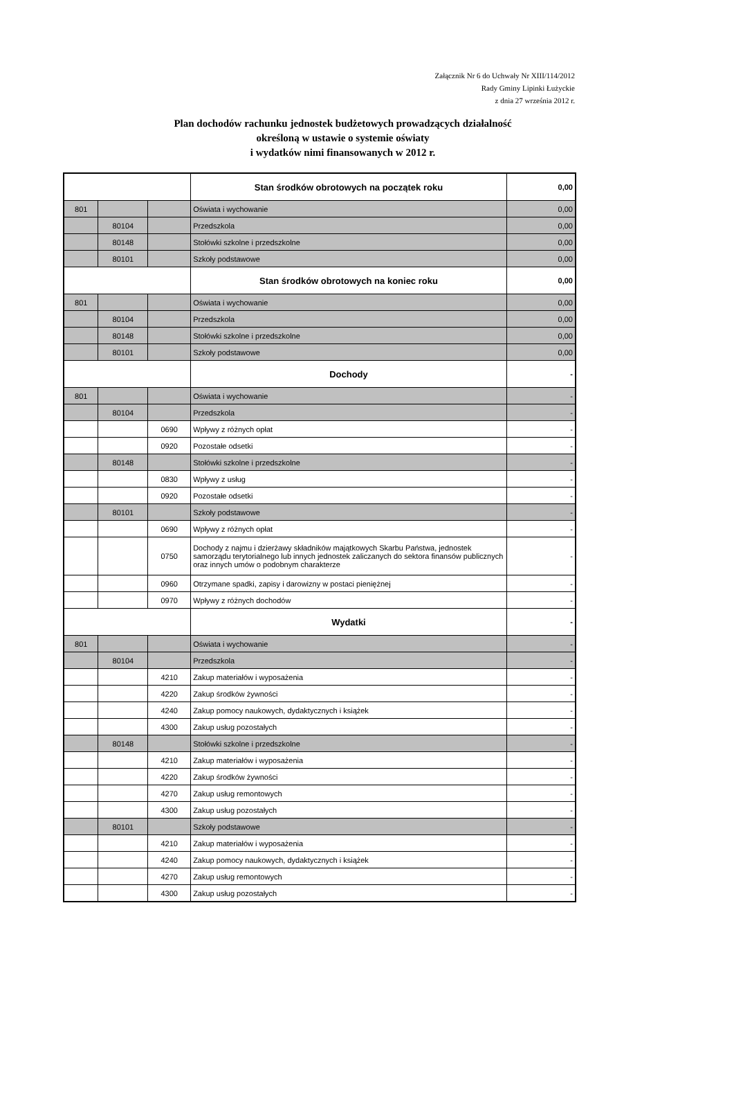Załącznik Nr 6 do Uchwały Nr XIII/114/2012
Rady Gminy Lipinki Łużyckie
z dnia 27 września 2012 r.
Plan dochodów rachunku jednostek budżetowych prowadzących działalność
określoną w ustawie o systemie oświaty
i wydatków nimi finansowanych w 2012 r.
| | | | Stan środków obrotowych na początek roku | 0,00 |
| 801 | | | Oświata i wychowanie | 0,00 |
| | 80104 | | Przedszkola | 0,00 |
| | 80148 | | Stołówki szkolne i przedszkolne | 0,00 |
| | 80101 | | Szkoły podstawowe | 0,00 |
| | | | Stan środków obrotowych na koniec roku | 0,00 |
| 801 | | | Oświata i wychowanie | 0,00 |
| | 80104 | | Przedszkola | 0,00 |
| | 80148 | | Stołówki szkolne i przedszkolne | 0,00 |
| | 80101 | | Szkoły podstawowe | 0,00 |
| | | | Dochody | - |
| 801 | | | Oświata i wychowanie | - |
| | 80104 | | Przedszkola | - |
| | | 0690 | Wpływy z różnych opłat | - |
| | | 0920 | Pozostałe odsetki | - |
| | 80148 | | Stołówki szkolne i przedszkolne | - |
| | | 0830 | Wpływy z usług | - |
| | | 0920 | Pozostałe odsetki | - |
| | 80101 | | Szkoły podstawowe | - |
| | | 0690 | Wpływy z różnych opłat | - |
| | | 0750 | Dochody z najmu i dzierżawy składników majątkowych Skarbu Państwa, jednostek samorządu terytorialnego lub innych jednostek zaliczanych do sektora finansów publicznych oraz innych umów o podobnym charakterze | - |
| | | 0960 | Otrzymane spadki, zapisy i darowizny w postaci pieniężnej | - |
| | | 0970 | Wpływy z różnych dochodów | - |
| | | | Wydatki | - |
| 801 | | | Oświata i wychowanie | - |
| | 80104 | | Przedszkola | - |
| | | 4210 | Zakup materiałów i wyposażenia | - |
| | | 4220 | Zakup środków żywności | - |
| | | 4240 | Zakup pomocy naukowych, dydaktycznych i książek | - |
| | | 4300 | Zakup usług pozostałych | - |
| | 80148 | | Stołówki szkolne i przedszkolne | - |
| | | 4210 | Zakup materiałów i wyposażenia | - |
| | | 4220 | Zakup środków żywności | - |
| | | 4270 | Zakup usług remontowych | - |
| | | 4300 | Zakup usług pozostałych | - |
| | 80101 | | Szkoły podstawowe | - |
| | | 4210 | Zakup materiałów i wyposażenia | - |
| | | 4240 | Zakup pomocy naukowych, dydaktycznych i książek | - |
| | | 4270 | Zakup usług remontowych | - |
| | | 4300 | Zakup usług pozostałych | - |